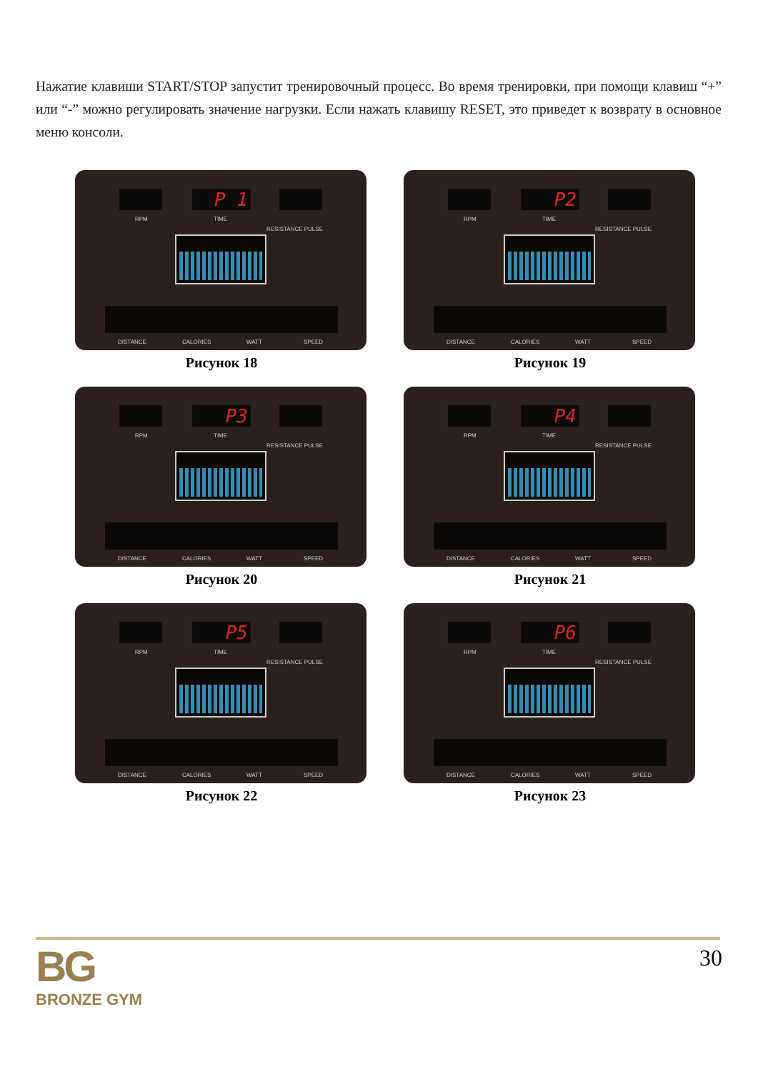Нажатие клавиши START/STOP запустит тренировочный процесс. Во время тренировки, при помощи клавиш “+” или “-” можно регулировать значение нагрузки. Если нажать клавишу RESET, это приведет к возврату в основное меню консоли.
P 1
RPM TIME
RESISTANCE PULSE
DISTANCE CALORIES WATT SPEED
Рисунок 18
P2
RPM TIME
RESISTANCE PULSE
DISTANCE CALORIES WATT SPEED
Рисунок 19
P3
RPM TIME
RESISTANCE PULSE
DISTANCE CALORIES WATT SPEED
Рисунок 20
P4
RPM TIME
RESISTANCE PULSE
DISTANCE CALORIES WATT SPEED
Рисунок 21
P5
RPM TIME
RESISTANCE PULSE
DISTANCE CALORIES WATT SPEED
Рисунок 22
P6
RPM TIME
RESISTANCE PULSE
DISTANCE CALORIES WATT SPEED
Рисунок 23
BG
BRONZE GYM
30